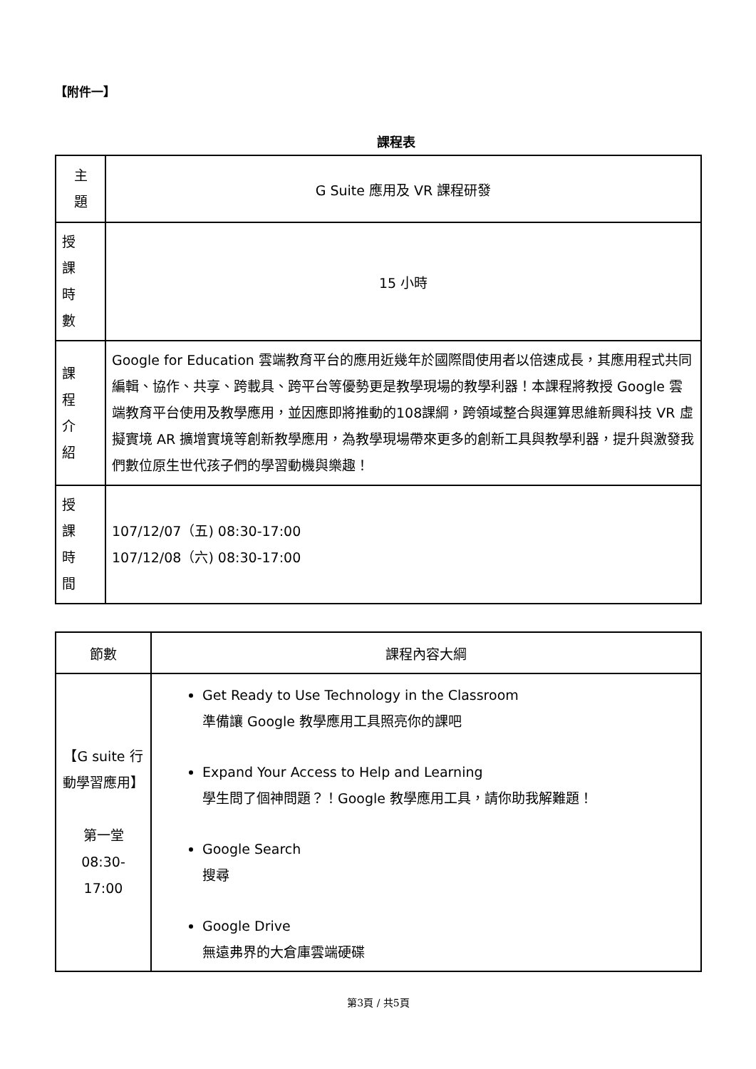【附件一】
課程表
| 主 題 | G Suite 應用及 VR 課程研發 |
| 授 課 時 數 | 15 小時 |
| 課 程 介 紹 | Google for Education 雲端教育平台的應用近幾年於國際間使用者以倍速成長，其應用程式共同編輯、協作、共享、跨載具、跨平台等優勢更是教學現場的教學利器！本課程將教授 Google 雲端教育平台使用及教學應用，並因應即將推動的108課綱，跨領域整合與運算思維新興科技 VR 虛擬實境 AR 擴增實境等創新教學應用，為教學現場帶來更多的創新工具與教學利器，提升與激發我們數位原生世代孩子們的學習動機與樂趣！ |
| 授 課 時 間 | 107/12/07（五) 08:30-17:00 107/12/08（六) 08:30-17:00 |
| 節數 | 課程內容大綱 |
| --- | --- |
| 【G suite 行動學習應用】 第一堂 08:30- 17:00 | Get Ready to Use Technology in the Classroom 準備讓 Google 教學應用工具照亮你的課吧 Expand Your Access to Help and Learning 學生問了個神問題？！Google 教學應用工具，請你助我解難題！ Google Search 搜尋 Google Drive 無遠弗界的大倉庫雲端硬碟 |
第3頁 / 共5頁